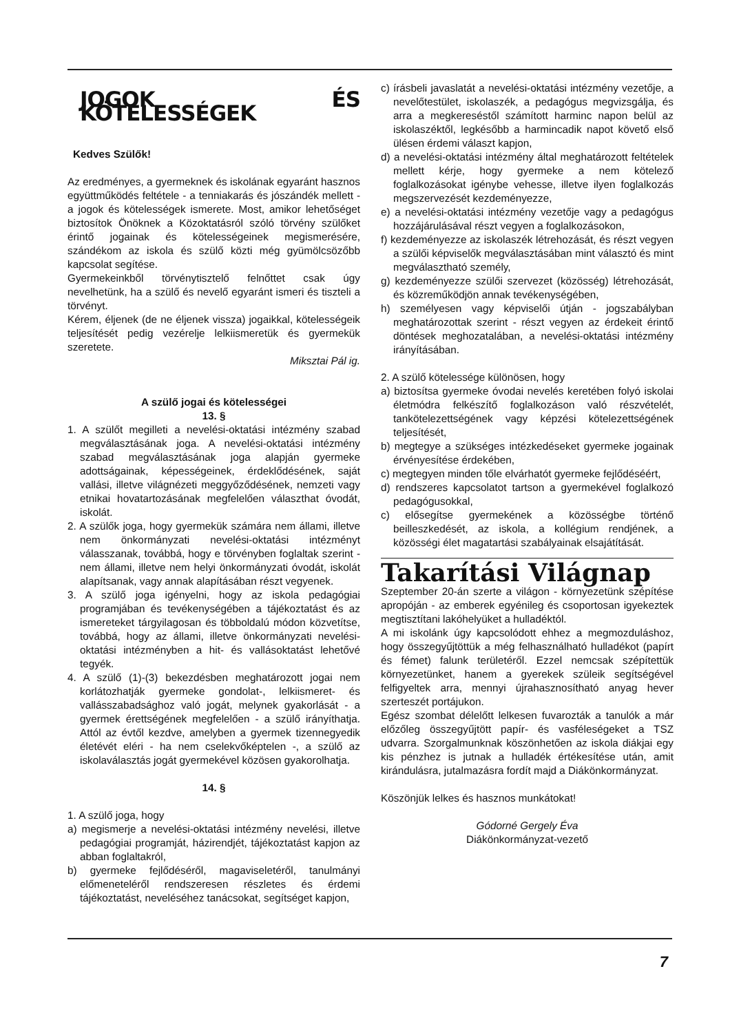JOGOK ÉS KÖTELESSÉGEK
Kedves Szülők!
Az eredményes, a gyermeknek és iskolának egyaránt hasznos együttműködés feltétele - a tenniakarás és jószándék mellett - a jogok és kötelességek ismerete. Most, amikor lehetőséget biztosítok Önöknek a Közoktatásról szóló törvény szülőket érintő jogainak és kötelességeinek megismerésére, szándékom az iskola és szülő közti még gyümölcsözőbb kapcsolat segítése.
Gyermekeinkből törvénytisztelő felnőttet csak úgy nevelhetünk, ha a szülő és nevelő egyaránt ismeri és tiszteli a törvényt.
Kérem, éljenek (de ne éljenek vissza) jogaikkal, kötelességeik teljesítését pedig vezérelje lelkiismeretük és gyermekük szeretete.
Miksztai Pál ig.
A szülő jogai és kötelességei
13. §
1. A szülőt megilleti a nevelési-oktatási intézmény szabad megválasztásának joga. A nevelési-oktatási intézmény szabad megválasztásának joga alapján gyermeke adottságainak, képességeinek, érdeklődésének, saját vallási, illetve világnézeti meggyőződésének, nemzeti vagy etnikai hovatartozásának megfelelően választhat óvodát, iskolát.
2. A szülők joga, hogy gyermekük számára nem állami, illetve nem önkormányzati nevelési-oktatási intézményt válasszanak, továbbá, hogy e törvényben foglaltak szerint - nem állami, illetve nem helyi önkormányzati óvodát, iskolát alapítsanak, vagy annak alapításában részt vegyenek.
3. A szülő joga igényelni, hogy az iskola pedagógiai programjában és tevékenységében a tájékoztatást és az ismereteket tárgyilagosan és többoldalú módon közvetítse, továbbá, hogy az állami, illetve önkormányzati nevelési-oktatási intézményben a hit- és vallásoktatást lehetővé tegyék.
4. A szülő (1)-(3) bekezdésben meghatározott jogai nem korlátozhatják gyermeke gondolat-, lelkiismeret- és vallásszabadsághoz való jogát, melynek gyakorlását - a gyermek érettségének megfelelően - a szülő irányíthatja. Attól az évtől kezdve, amelyben a gyermek tizennegyedik életévét eléri - ha nem cselekvőképtelen -, a szülő az iskolaválasztás jogát gyermekével közösen gyakorolhatja.
14. §
1. A szülő joga, hogy
a) megismerje a nevelési-oktatási intézmény nevelési, illetve pedagógiai programját, házirendjét, tájékoztatást kapjon az abban foglaltakról,
b) gyermeke fejlődéséről, magaviseletéről, tanulmányi előmeneteléről rendszeresen részletes és érdemi tájékoztatást, neveléséhez tanácsokat, segítséget kapjon,
c) írásbeli javaslatát a nevelési-oktatási intézmény vezetője, a nevelőtestület, iskolaszék, a pedagógus megvizsgálja, és arra a megkereséstől számított harminc napon belül az iskolaszéktől, legkésőbb a harmincadik napot követő első ülésen érdemi választ kapjon,
d) a nevelési-oktatási intézmény által meghatározott feltételek mellett kérje, hogy gyermeke a nem kötelező foglalkozásokat igénybe vehesse, illetve ilyen foglalkozás megszervezését kezdeményezze,
e) a nevelési-oktatási intézmény vezetője vagy a pedagógus hozzájárulásával részt vegyen a foglalkozásokon,
f) kezdeményezze az iskolaszék létrehozását, és részt vegyen a szülői képviselők megválasztásában mint választó és mint megválasztható személy,
g) kezdeményezze szülői szervezet (közösség) létrehozását, és közreműködjön annak tevékenységében,
h) személyesen vagy képviselői útján - jogszabályban meghatározottak szerint - részt vegyen az érdekeit érintő döntések meghozatalában, a nevelési-oktatási intézmény irányításában.
2. A szülő kötelessége különösen, hogy
a) biztosítsa gyermeke óvodai nevelés keretében folyó iskolai életmódra felkészítő foglalkozáson való részvételét, tankötelezettségének vagy képzési kötelezettségének teljesítését,
b) megtegye a szükséges intézkedéseket gyermeke jogainak érvényesítése érdekében,
c) megtegyen minden tőle elvárhatót gyermeke fejlődéséért,
d) rendszeres kapcsolatot tartson a gyermekével foglalkozó pedagógusokkal,
c) elősegítse gyermekének a közösségbe történő beilleszkedését, az iskola, a kollégium rendjének, a közösségi élet magatartási szabályainak elsajátítását.
Takarítási Világnap
Szeptember 20-án szerte a világon - környezetünk szépítése apropóján - az emberek egyénileg és csoportosan igyekeztek megtisztítani lakóhelyüket a hulladéktól.
A mi iskolánk úgy kapcsolódott ehhez a megmozduláshoz, hogy összegyűjtöttük a még felhasználható hulladékot (papírt és fémet) falunk területéről. Ezzel nemcsak szépítettük környezetünket, hanem a gyerekek szüleik segítségével felfigyeltek arra, mennyi újrahasznosítható anyag hever szerteszét portájukon.
Egész szombat délelőtt lelkesen fuvarozták a tanulók a már előzőleg összegyűjtött papír- és vasféleségeket a TSZ udvarra. Szorgalmunknak köszönhetően az iskola diákjai egy kis pénzhez is jutnak a hulladék értékesítése után, amit kirándulásra, jutalmazásra fordít majd a Diákönkormányzat.
Köszönjük lelkes és hasznos munkátokat!
Gódorné Gergely Éva
Diákönkormányzat-vezető
7